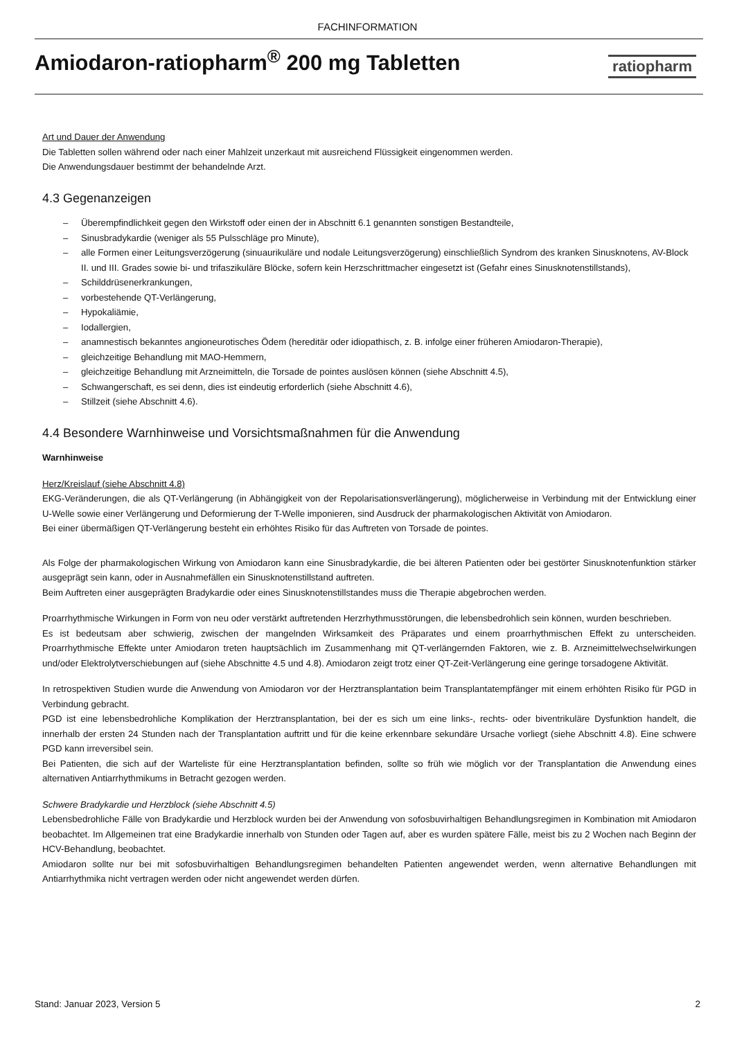FACHINFORMATION
Amiodaron-ratiopharm<sup>®</sup> 200 mg Tabletten
ratiopharm
Art und Dauer der Anwendung
Die Tabletten sollen während oder nach einer Mahlzeit unzerkaut mit ausreichend Flüssigkeit eingenommen werden.
Die Anwendungsdauer bestimmt der behandelnde Arzt.
4.3 Gegenanzeigen
– Überempfindlichkeit gegen den Wirkstoff oder einen der in Abschnitt 6.1 genannten sonstigen Bestandteile,
– Sinusbradykardie (weniger als 55 Pulsschläge pro Minute),
– alle Formen einer Leitungsverzögerung (sinuaurikuläre und nodale Leitungsverzögerung) einschließlich Syndrom des kranken Sinusknotens, AV-Block II. und III. Grades sowie bi- und trifaszikuläre Blöcke, sofern kein Herzschrittmacher eingesetzt ist (Gefahr eines Sinusknotenstillstands),
– Schilddrüsenerkrankungen,
– vorbestehende QT-Verlängerung,
– Hypokaliämie,
– Iodallergien,
– anamnestisch bekanntes angioneurotisches Ödem (hereditär oder idiopathisch, z. B. infolge einer früheren Amiodaron-Therapie),
– gleichzeitige Behandlung mit MAO-Hemmern,
– gleichzeitige Behandlung mit Arzneimitteln, die Torsade de pointes auslösen können (siehe Abschnitt 4.5),
– Schwangerschaft, es sei denn, dies ist eindeutig erforderlich (siehe Abschnitt 4.6),
– Stillzeit (siehe Abschnitt 4.6).
4.4 Besondere Warnhinweise und Vorsichtsmaßnahmen für die Anwendung
Warnhinweise
Herz/Kreislauf (siehe Abschnitt 4.8)
EKG-Veränderungen, die als QT-Verlängerung (in Abhängigkeit von der Repolarisationsverlängerung), möglicherweise in Verbindung mit der Entwicklung einer U-Welle sowie einer Verlängerung und Deformierung der T-Welle imponieren, sind Ausdruck der pharmakologischen Aktivität von Amiodaron.
Bei einer übermäßigen QT-Verlängerung besteht ein erhöhtes Risiko für das Auftreten von Torsade de pointes.
Als Folge der pharmakologischen Wirkung von Amiodaron kann eine Sinusbradykardie, die bei älteren Patienten oder bei gestörter Sinusknotenfunktion stärker ausgeprägt sein kann, oder in Ausnahmefällen ein Sinusknotenstillstand auftreten.
Beim Auftreten einer ausgeprägten Bradykardie oder eines Sinusknotenstillstandes muss die Therapie abgebrochen werden.
Proarrhythmische Wirkungen in Form von neu oder verstärkt auftretenden Herzrhythmusstörungen, die lebensbedrohlich sein können, wurden beschrieben.
Es ist bedeutsam aber schwierig, zwischen der mangelnden Wirksamkeit des Präparates und einem proarrhythmischen Effekt zu unterscheiden. Proarrhythmische Effekte unter Amiodaron treten hauptsächlich im Zusammenhang mit QT-verlängernden Faktoren, wie z. B. Arzneimittelwechselwirkungen und/oder Elektrolytverschiebungen auf (siehe Abschnitte 4.5 und 4.8). Amiodaron zeigt trotz einer QT-Zeit-Verlängerung eine geringe torsadogene Aktivität.
In retrospektiven Studien wurde die Anwendung von Amiodaron vor der Herztransplantation beim Transplantatempfänger mit einem erhöhten Risiko für PGD in Verbindung gebracht.
PGD ist eine lebensbedrohliche Komplikation der Herztransplantation, bei der es sich um eine links-, rechts- oder biventrikuläre Dysfunktion handelt, die innerhalb der ersten 24 Stunden nach der Transplantation auftritt und für die keine erkennbare sekundäre Ursache vorliegt (siehe Abschnitt 4.8). Eine schwere PGD kann irreversibel sein.
Bei Patienten, die sich auf der Warteliste für eine Herztransplantation befinden, sollte so früh wie möglich vor der Transplantation die Anwendung eines alternativen Antiarrhythmikums in Betracht gezogen werden.
Schwere Bradykardie und Herzblock (siehe Abschnitt 4.5)
Lebensbedrohliche Fälle von Bradykardie und Herzblock wurden bei der Anwendung von sofosbuvirhaltigen Behandlungsregimen in Kombination mit Amiodaron beobachtet. Im Allgemeinen trat eine Bradykardie innerhalb von Stunden oder Tagen auf, aber es wurden spätere Fälle, meist bis zu 2 Wochen nach Beginn der HCV-Behandlung, beobachtet.
Amiodaron sollte nur bei mit sofosbuvirhaltigen Behandlungsregimen behandelten Patienten angewendet werden, wenn alternative Behandlungen mit Antiarrhythmika nicht vertragen werden oder nicht angewendet werden dürfen.
Stand: Januar 2023, Version 5 2